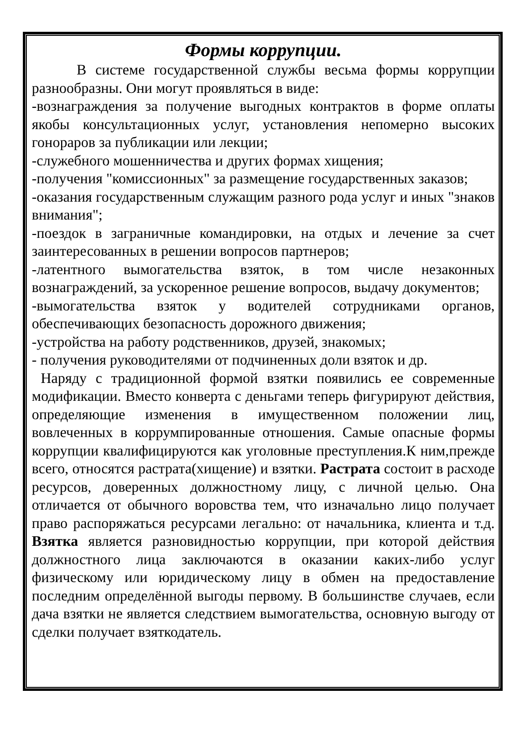Формы коррупции.
В системе государственной службы весьма формы коррупции разнообразны. Они могут проявляться в виде:
-вознаграждения за получение выгодных контрактов в форме оплаты якобы консультационных услуг, установления непомерно высоких гонораров за публикации или лекции;
-служебного мошенничества и других формах хищения;
-получения "комиссионных" за размещение государственных заказов;
-оказания государственным служащим разного рода услуг и иных "знаков внимания";
-поездок в заграничные командировки, на отдых и лечение за счет заинтересованных в решении вопросов партнеров;
-латентного вымогательства взяток, в том числе незаконных вознаграждений, за ускоренное решение вопросов, выдачу документов;
-вымогательства взяток у водителей сотрудниками органов, обеспечивающих безопасность дорожного движения;
-устройства на работу родственников, друзей, знакомых;
- получения руководителями от подчиненных доли взяток и др.
Наряду с традиционной формой взятки появились ее современные модификации. Вместо конверта с деньгами теперь фигурируют действия, определяющие изменения в имущественном положении лиц, вовлеченных в коррумпированные отношения. Самые опасные формы коррупции квалифицируются как уголовные преступления.К ним,прежде всего, относятся растрата(хищение) и взятки. Растрата состоит в расходе ресурсов, доверенных должностному лицу, с личной целью. Она отличается от обычного воровства тем, что изначально лицо получает право распоряжаться ресурсами легально: от начальника, клиента и т.д. Взятка является разновидностью коррупции, при которой действия должностного лица заключаются в оказании каких-либо услуг физическому или юридическому лицу в обмен на предоставление последним определённой выгоды первому. В большинстве случаев, если дача взятки не является следствием вымогательства, основную выгоду от сделки получает взяткодатель.